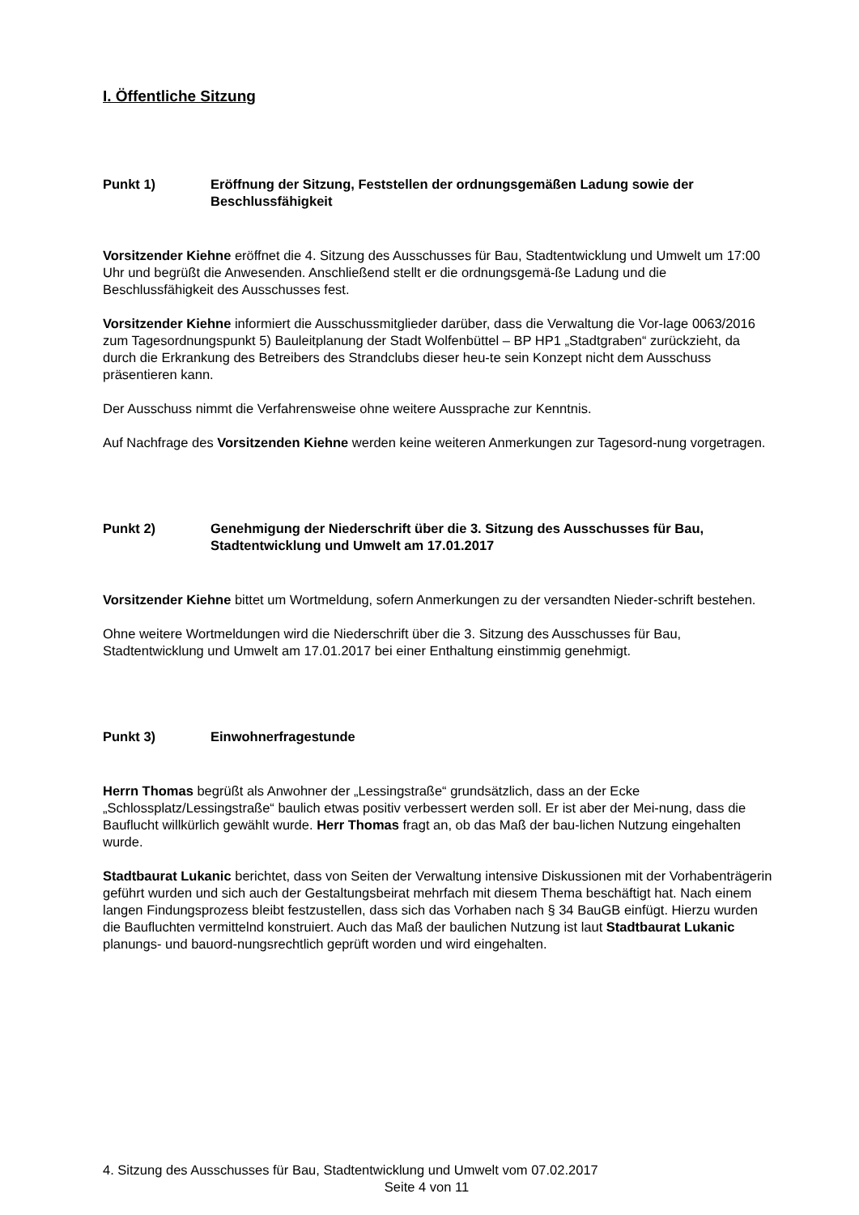I. Öffentliche Sitzung
Punkt 1) Eröffnung der Sitzung, Feststellen der ordnungsgemäßen Ladung sowie der Beschlussfähigkeit
Vorsitzender Kiehne eröffnet die 4. Sitzung des Ausschusses für Bau, Stadtentwicklung und Umwelt um 17:00 Uhr und begrüßt die Anwesenden. Anschließend stellt er die ordnungsgemä-ße Ladung und die Beschlussfähigkeit des Ausschusses fest.
Vorsitzender Kiehne informiert die Ausschussmitglieder darüber, dass die Verwaltung die Vor-lage 0063/2016 zum Tagesordnungspunkt 5) Bauleitplanung der Stadt Wolfenbüttel – BP HP1 „Stadtgraben“ zurückzieht, da durch die Erkrankung des Betreibers des Strandclubs dieser heu-te sein Konzept nicht dem Ausschuss präsentieren kann.
Der Ausschuss nimmt die Verfahrensweise ohne weitere Aussprache zur Kenntnis.
Auf Nachfrage des Vorsitzenden Kiehne werden keine weiteren Anmerkungen zur Tagesord-nung vorgetragen.
Punkt 2) Genehmigung der Niederschrift über die 3. Sitzung des Ausschusses für Bau, Stadtentwicklung und Umwelt am 17.01.2017
Vorsitzender Kiehne bittet um Wortmeldung, sofern Anmerkungen zu der versandten Nieder-schrift bestehen.
Ohne weitere Wortmeldungen wird die Niederschrift über die 3. Sitzung des Ausschusses für Bau, Stadtentwicklung und Umwelt am 17.01.2017 bei einer Enthaltung einstimmig genehmigt.
Punkt 3) Einwohnerfragestunde
Herrn Thomas begrüßt als Anwohner der „Lessingstraße“ grundsätzlich, dass an der Ecke „Schlossplatz/Lessingstraße“ baulich etwas positiv verbessert werden soll. Er ist aber der Mei-nung, dass die Bauflucht willkürlich gewählt wurde. Herr Thomas fragt an, ob das Maß der bau-lichen Nutzung eingehalten wurde.
Stadtbaurat Lukanic berichtet, dass von Seiten der Verwaltung intensive Diskussionen mit der Vorhabenträgerin geführt wurden und sich auch der Gestaltungsbeirat mehrfach mit diesem Thema beschäftigt hat. Nach einem langen Findungsprozess bleibt festzustellen, dass sich das Vorhaben nach § 34 BauGB einfügt. Hierzu wurden die Baufluchten vermittelnd konstruiert. Auch das Maß der baulichen Nutzung ist laut Stadtbaurat Lukanic planungs- und bauord-nungsrechtlich geprüft worden und wird eingehalten.
4. Sitzung des Ausschusses für Bau, Stadtentwicklung und Umwelt vom 07.02.2017
Seite 4 von 11